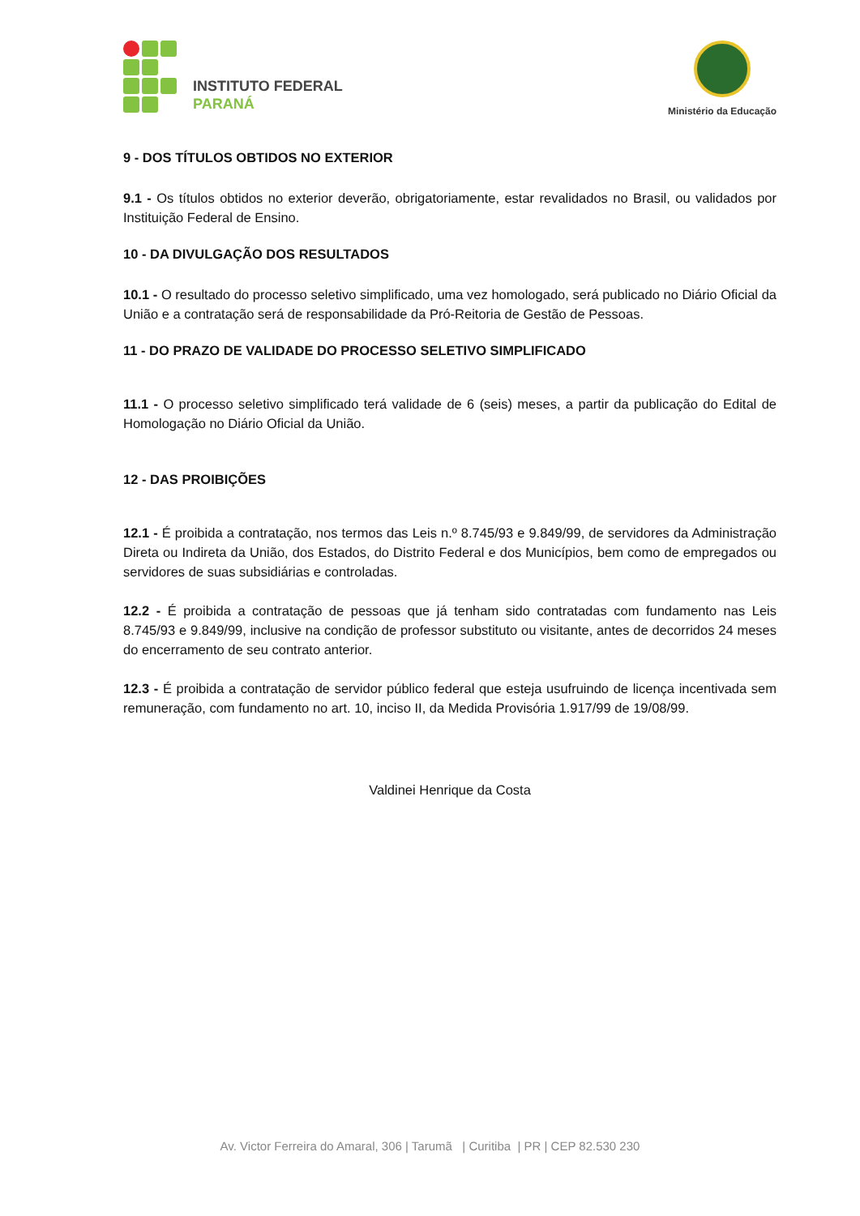INSTITUTO FEDERAL
PARANÁ
Ministério da Educação
9 - DOS TÍTULOS OBTIDOS NO EXTERIOR
9.1 - Os títulos obtidos no exterior deverão, obrigatoriamente, estar revalidados no Brasil, ou validados por Instituição Federal de Ensino.
10 - DA DIVULGAÇÃO DOS RESULTADOS
10.1 - O resultado do processo seletivo simplificado, uma vez homologado, será publicado no Diário Oficial da União e a contratação será de responsabilidade da Pró-Reitoria de Gestão de Pessoas.
11 - DO PRAZO DE VALIDADE DO PROCESSO SELETIVO SIMPLIFICADO
11.1 - O processo seletivo simplificado terá validade de 6 (seis) meses, a partir da publicação do Edital de Homologação no Diário Oficial da União.
12 - DAS PROIBIÇÕES
12.1 - É proibida a contratação, nos termos das Leis n.º 8.745/93 e 9.849/99, de servidores da Administração Direta ou Indireta da União, dos Estados, do Distrito Federal e dos Municípios, bem como de empregados ou servidores de suas subsidiárias e controladas.
12.2 - É proibida a contratação de pessoas que já tenham sido contratadas com fundamento nas Leis 8.745/93 e 9.849/99, inclusive na condição de professor substituto ou visitante, antes de decorridos 24 meses do encerramento de seu contrato anterior.
12.3 - É proibida a contratação de servidor público federal que esteja usufruindo de licença incentivada sem remuneração, com fundamento no art. 10, inciso II, da Medida Provisória 1.917/99 de 19/08/99.
Valdinei Henrique da Costa
Av. Victor Ferreira do Amaral, 306 | Tarumã | Curitiba | PR | CEP 82.530 230